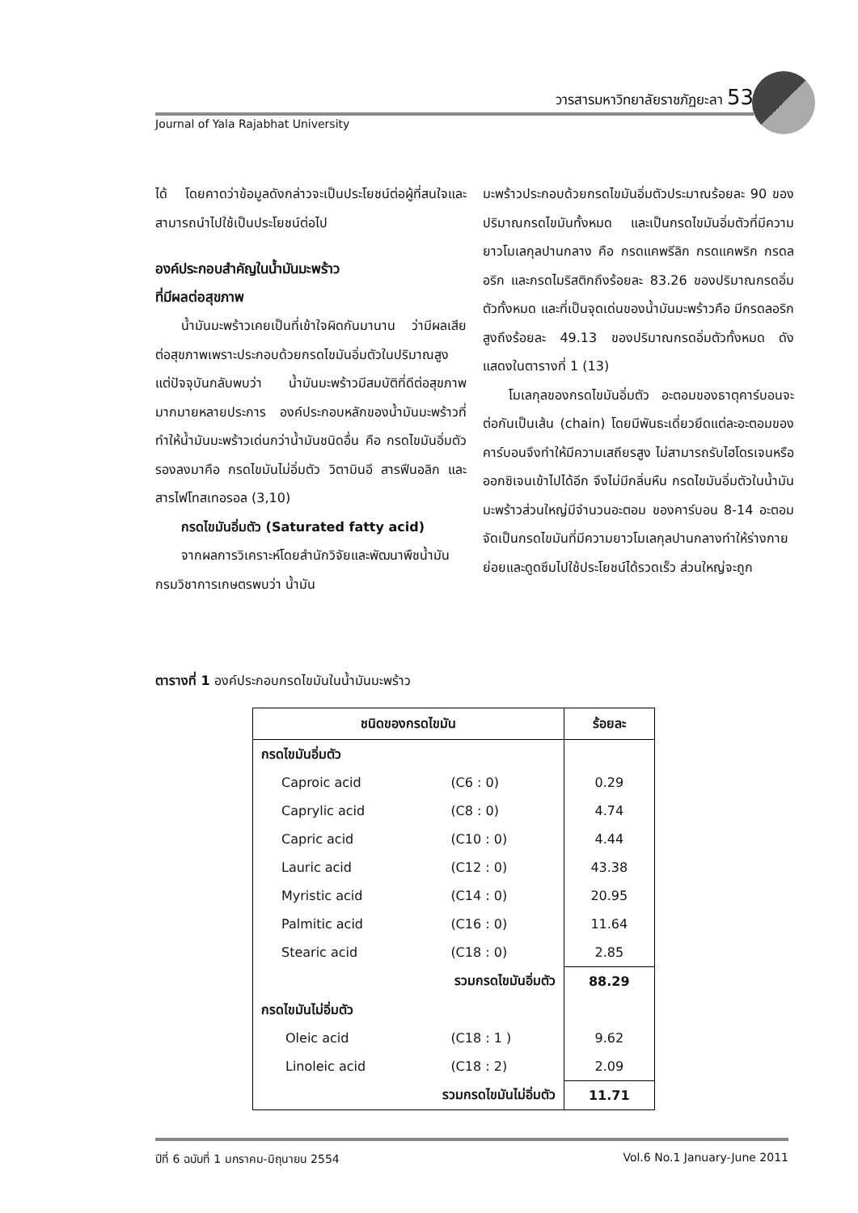วารสารมหาวิทยาลัยราชภัฏยะลา 53
Journal of Yala Rajabhat University
ได้ โดยคาดว่าข้อมูลดังกล่าวจะเป็นประโยชน์ต่อผู้ที่สนใจและสามารถนำไปใช้เป็นประโยชน์ต่อไป
องค์ประกอบสำคัญในน้ำมันมะพร้าว
ที่มีผลต่อสุขภาพ
  น้ำมันมะพร้าวเคยเป็นที่เข้าใจผิดกันมานาน ว่ามีผลเสียต่อสุขภาพเพราะประกอบด้วยกรดไขมันอิ่มตัวในปริมาณสูง แต่ปัจจุบันกลับพบว่า น้ำมันมะพร้าวมีสมบัติที่ดีต่อสุขภาพมากมายหลายประการ องค์ประกอบหลักของน้ำมันมะพร้าวที่ทำให้น้ำมันมะพร้าวเด่นกว่าน้ำมันชนิดอื่น คือ กรดไขมันอิ่มตัว รองลงมาคือ กรดไขมันไม่อิ่มตัว วิตามินอี สารฟีนอลิก และสารไฟโทสเทอรอล (3,10)
  กรดไขมันอิ่มตัว (Saturated fatty acid)
  จากผลการวิเคราะห์โดยสำนักวิจัยและพัฒนาพืชน้ำมัน กรมวิชาการเกษตรพบว่า น้ำมัน
มะพร้าวประกอบด้วยกรดไขมันอิ่มตัวประมาณร้อยละ 90 ของปริมาณกรดไขมันทั้งหมด และเป็นกรดไขมันอิ่มตัวที่มีความยาวโมเลกุลปานกลาง คือ กรดแคพรีลิก กรดแคพริก กรดลอริก และกรดไมริสติกถึงร้อยละ 83.26 ของปริมาณกรดอิ่มตัวทั้งหมด และที่เป็นจุดเด่นของน้ำมันมะพร้าวคือ มีกรดลอริกสูงถึงร้อยละ 49.13 ของปริมาณกรดอิ่มตัวทั้งหมด ดังแสดงในตารางที่ 1 (13)
  โมเลกุลของกรดไขมันอิ่มตัว อะตอมของธาตุคาร์บอนจะต่อกันเป็นเส้น (chain) โดยมีพันธะเดี่ยวยึดแต่ละอะตอมของคาร์บอนจึงทำให้มีความเสถียรสูง ไม่สามารถรับไฮโดรเจนหรือออกซิเจนเข้าไปได้อีก จึงไม่มีกลิ่นหืน กรดไขมันอิ่มตัวในน้ำมันมะพร้าวส่วนใหญ่มีจำนวนอะตอม ของคาร์บอน 8-14 อะตอม จัดเป็นกรดไขมันที่มีความยาวโมเลกุลปานกลางทำให้ร่างกายย่อยและดูดซึมไปใช้ประโยชน์ได้รวดเร็ว ส่วนใหญ่จะถูก
ตารางที่ 1 องค์ประกอบกรดไขมันในน้ำมันมะพร้าว
| ชนิดของกรดไขมัน | | ร้อยละ |
| --- | --- | --- |
| กรดไขมันอิ่มตัว | | |
| Caproic acid | (C6 : 0) | 0.29 |
| Caprylic acid | (C8 : 0) | 4.74 |
| Capric acid | (C10 : 0) | 4.44 |
| Lauric acid | (C12 : 0) | 43.38 |
| Myristic acid | (C14 : 0) | 20.95 |
| Palmitic acid | (C16 : 0) | 11.64 |
| Stearic acid | (C18 : 0) | 2.85 |
| รวมกรดไขมันอิ่มตัว | | 88.29 |
| กรดไขมันไม่อิ่มตัว | | |
| Oleic acid | (C18 : 1 ) | 9.62 |
| Linoleic acid | (C18 : 2) | 2.09 |
| รวมกรดไขมันไม่อิ่มตัว | | 11.71 |
ปีที่ 6 ฉบับที่ 1 มกราคม-มิถุนายน 2554 Vol.6 No.1 January-June 2011